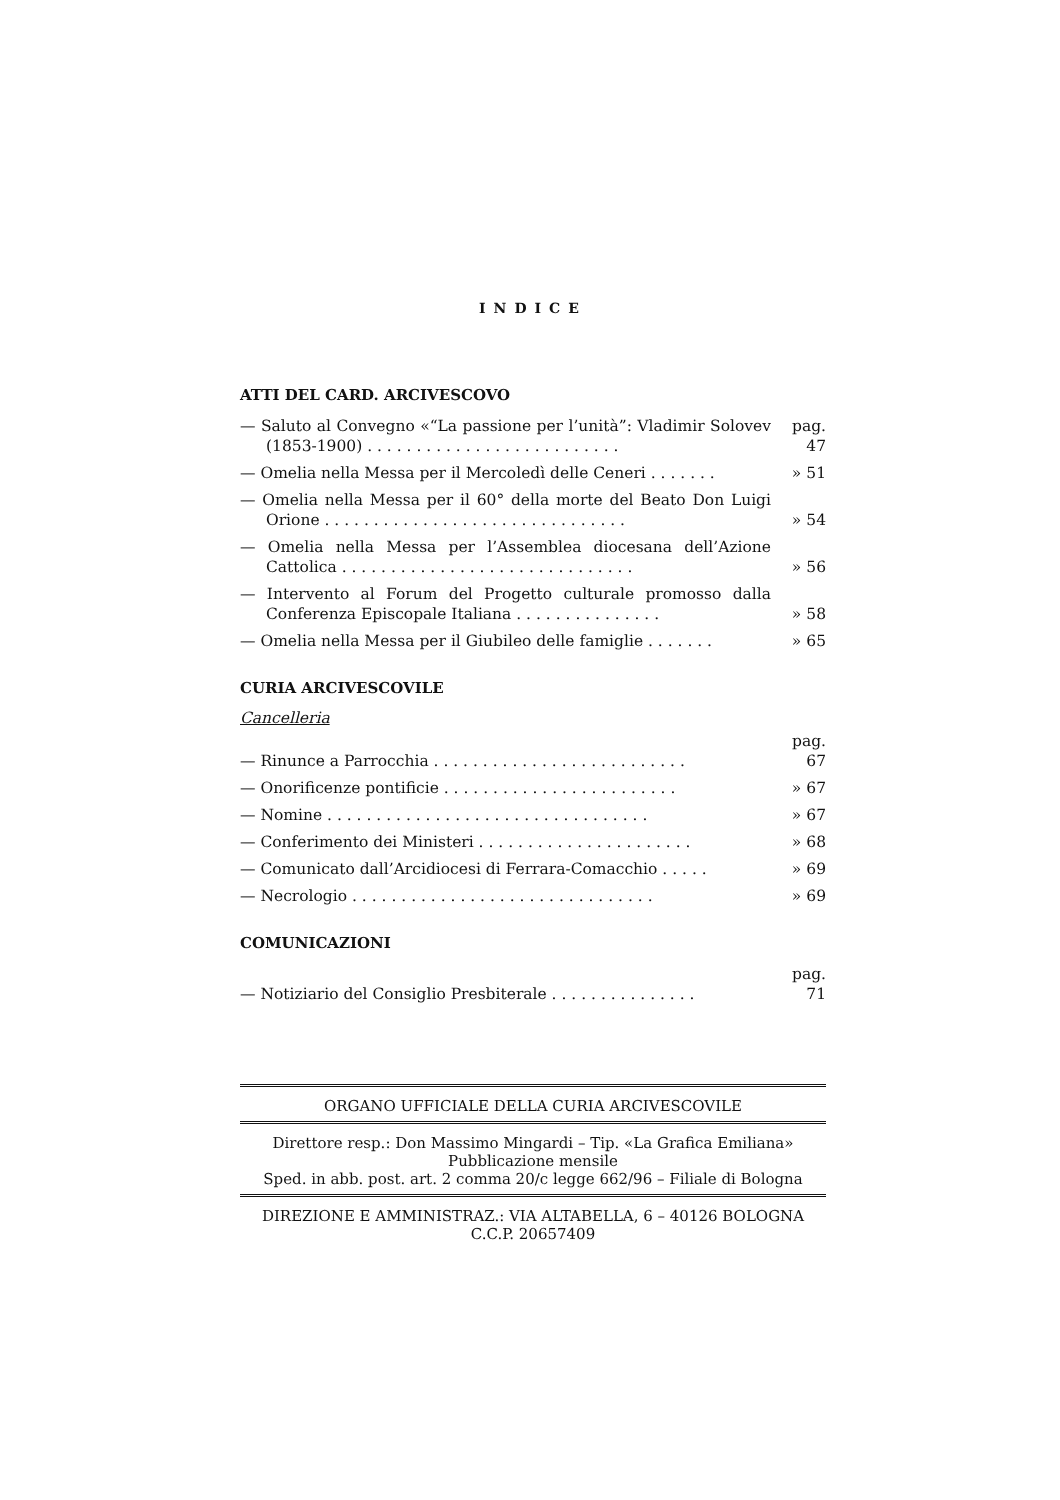INDICE
ATTI DEL CARD. ARCIVESCOVO
— Saluto al Convegno «“La passione per l’unità”: Vladimir Solovev (1853-1900) . . . . . . . . . . . . . . . . . . . . . . . . . .
pag. 47
— Omelia nella Messa per il Mercoledì delle Ceneri . . . . . . .
» 51
— Omelia nella Messa per il 60° della morte del Beato Don Luigi Orione . . . . . . . . . . . . . . . . . . . . . . . . . . . . . . .
» 54
— Omelia nella Messa per l’Assemblea diocesana dell’Azione Cattolica . . . . . . . . . . . . . . . . . . . . . . . . . . . . . .
» 56
— Intervento al Forum del Progetto culturale promosso dalla Conferenza Episcopale Italiana . . . . . . . . . . . . . . .
» 58
— Omelia nella Messa per il Giubileo delle famiglie . . . . . . .
» 65
CURIA ARCIVESCOVILE
Cancelleria
— Rinunce a Parrocchia . . . . . . . . . . . . . . . . . . . . . . . . . .
pag. 67
— Onorificenze pontificie . . . . . . . . . . . . . . . . . . . . . . . .
» 67
— Nomine . . . . . . . . . . . . . . . . . . . . . . . . . . . . . . . . .
» 67
— Conferimento dei Ministeri . . . . . . . . . . . . . . . . . . . . . .
» 68
— Comunicato dall’Arcidiocesi di Ferrara-Comacchio . . . . .
» 69
— Necrologio . . . . . . . . . . . . . . . . . . . . . . . . . . . . . . .
» 69
COMUNICAZIONI
— Notiziario del Consiglio Presbiterale . . . . . . . . . . . . . . .
pag. 71
ORGANO UFFICIALE DELLA CURIA ARCIVESCOVILE
Direttore resp.: Don Massimo Mingardi – Tip. «La Grafica Emiliana»
Pubblicazione mensile
Sped. in abb. post. art. 2 comma 20/c legge 662/96 – Filiale di Bologna
DIREZIONE E AMMINISTRAZ.: VIA ALTABELLA, 6 – 40126 BOLOGNA
C.C.P. 20657409